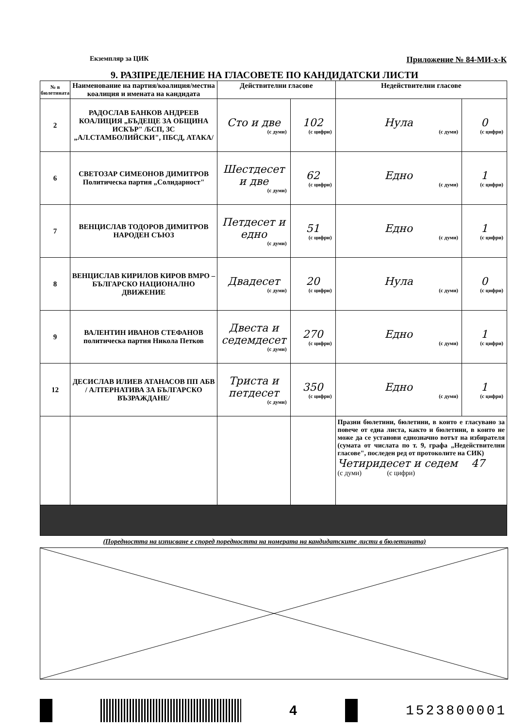Екземпляр за ЦИК Приложение № 84-МИ-х-К
9. РАЗПРЕДЕЛЕНИЕ НА ГЛАСОВЕТЕ ПО КАНДИДАТСКИ ЛИСТИ
| № в бюлетината | Наименование на партия/коалиция/местна коалиция и имената на кандидата | Действителни гласове | | Недействителни гласове | |
| --- | --- | --- | --- | --- | --- |
| 2 | РАДОСЛАВ БАНКОВ АНДРЕЕВ КОАЛИЦИЯ „БЪДЕЩЕ ЗА ОБЩИНА ИСКЪР" /БСП, ЗС „АЛ.СТАМБОЛИЙСКИ", ПБСД, АТАКА/ | Сто и две (с думи) | 102 (с цифри) | Нула (с думи) | 0 (с цифри) |
| 6 | СВЕТОЗАР СИМЕОНОВ ДИМИТРОВ Политическа партия „Солидарност" | Шестдесет и две (с думи) | 62 (с цифри) | Едно (с думи) | 1 (с цифри) |
| 7 | ВЕНЦИСЛАВ ТОДОРОВ ДИМИТРОВ НАРОДЕН СЪЮЗ | Петдесет и едно (с думи) | 51 (с цифри) | Едно (с думи) | 1 (с цифри) |
| 8 | ВЕНЦИСЛАВ КИРИЛОВ КИРОВ ВМРО – БЪЛГАРСКО НАЦИОНАЛНО ДВИЖЕНИЕ | Двадесет (с думи) | 20 (с цифри) | Нула (с думи) | 0 (с цифри) |
| 9 | ВАЛЕНТИН ИВАНОВ СТЕФАНОВ политическа партия Никола Петков | Двеста и седемдесет (с думи) | 270 (с цифри) | Едно (с думи) | 1 (с цифри) |
| 12 | ДЕСИСЛАВ ИЛИЕВ АТАНАСОВ ПП АБВ / АЛТЕРНАТИВА ЗА БЪЛГАРСКО ВЪЗРАЖДАНЕ/ | Триста и петдесет (с думи) | 350 (с цифри) | Едно (с думи) | 1 (с цифри) |
| | | | | Празни бюлетини, бюлетини, в които е гласувано за повече от една листа, както и бюлетини, в които не може да се установи еднозначно вотът на избирателя (сумата от числата по т. 9, графа „Недействителни гласове", последен ред от протоколите на СИК) Четиридесет и седем 47 (с думи) (с цифри) | |
(Поредността на изписване е според поредността на номерата на кандидатските листи в бюлетината)
4 1523800001